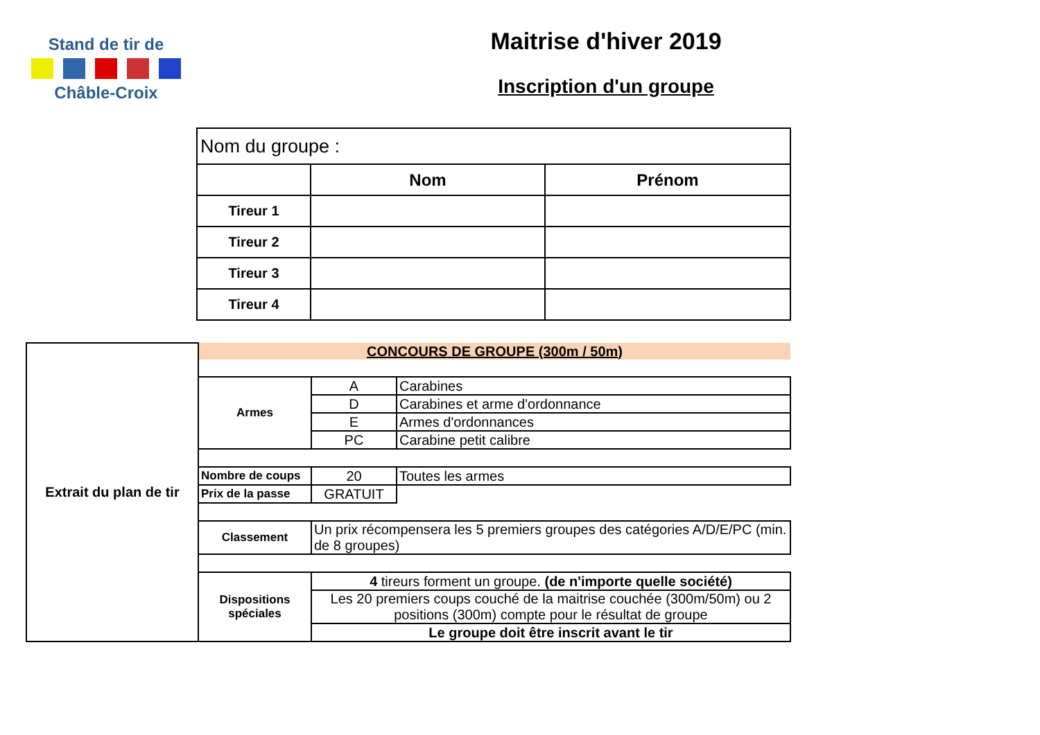Stand de tir de
Châble-Croix
Maitrise d'hiver 2019
Inscription d'un groupe
| Nom du groupe : | | |
| | Nom | Prénom |
| Tireur 1 | | |
| Tireur 2 | | |
| Tireur 3 | | |
| Tireur 4 | | |
| Extrait du plan de tir | CONCOURS DE GROUPE (300m / 50m) | | |
| | Armes | A | Carabines |
| | | D | Carabines et arme d'ordonnance |
| | | E | Armes d'ordonnances |
| | | PC | Carabine petit calibre |
| | Nombre de coups | 20 | Toutes les armes |
| | Prix de la passe | GRATUIT | |
| | Classement | Un prix récompensera les 5 premiers groupes des catégories A/D/E/PC (min. de 8 groupes) | |
| | Dispositions spéciales | 4 tireurs forment un groupe. (de n'importe quelle société) | |
| | | Les 20 premiers coups couché de la maitrise couchée (300m/50m) ou 2 positions (300m) compte pour le résultat de groupe | |
| | | Le groupe doit être inscrit avant le tir | |